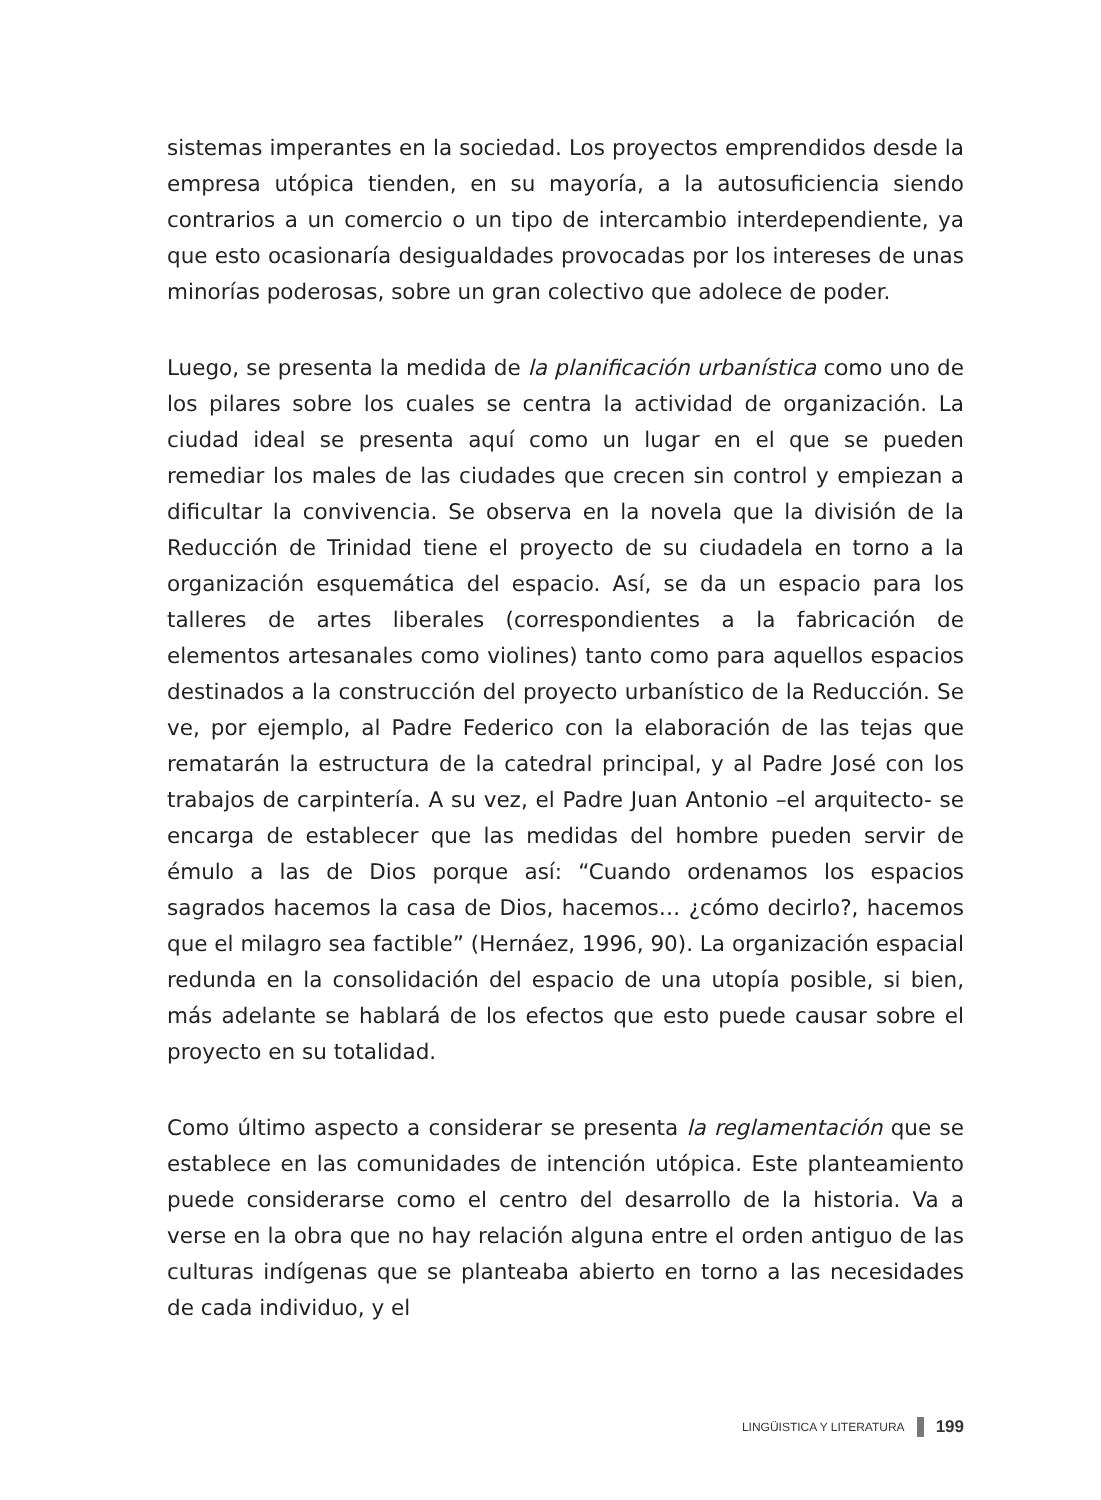sistemas imperantes en la sociedad. Los proyectos emprendidos desde la empresa utópica tienden, en su mayoría, a la autosuficiencia siendo contrarios a un comercio o un tipo de intercambio interdependiente, ya que esto ocasionaría desigualdades provocadas por los intereses de unas minorías poderosas, sobre un gran colectivo que adolece de poder.
Luego, se presenta la medida de la planificación urbanística como uno de los pilares sobre los cuales se centra la actividad de organización. La ciudad ideal se presenta aquí como un lugar en el que se pueden remediar los males de las ciudades que crecen sin control y empiezan a dificultar la convivencia. Se observa en la novela que la división de la Reducción de Trinidad tiene el proyecto de su ciudadela en torno a la organización esquemática del espacio. Así, se da un espacio para los talleres de artes liberales (correspondientes a la fabricación de elementos artesanales como violines) tanto como para aquellos espacios destinados a la construcción del proyecto urbanístico de la Reducción. Se ve, por ejemplo, al Padre Federico con la elaboración de las tejas que rematarán la estructura de la catedral principal, y al Padre José con los trabajos de carpintería. A su vez, el Padre Juan Antonio –el arquitecto- se encarga de establecer que las medidas del hombre pueden servir de émulo a las de Dios porque así: “Cuando ordenamos los espacios sagrados hacemos la casa de Dios, hacemos… ¿cómo decirlo?, hacemos que el milagro sea factible” (Hernáez, 1996, 90). La organización espacial redunda en la consolidación del espacio de una utopía posible, si bien, más adelante se hablará de los efectos que esto puede causar sobre el proyecto en su totalidad.
Como último aspecto a considerar se presenta la reglamentación que se establece en las comunidades de intención utópica. Este planteamiento puede considerarse como el centro del desarrollo de la historia. Va a verse en la obra que no hay relación alguna entre el orden antiguo de las culturas indígenas que se planteaba abierto en torno a las necesidades de cada individuo, y el
LINGÜISTICA Y LITERATURA 199